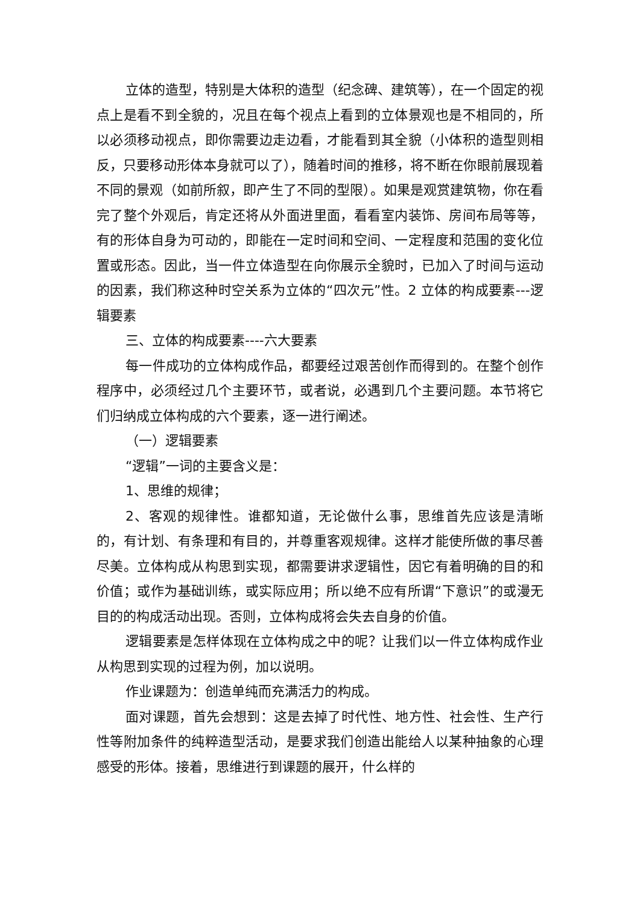立体的造型，特别是大体积的造型（纪念碑、建筑等），在一个固定的视点上是看不到全貌的，况且在每个视点上看到的立体景观也是不相同的，所以必须移动视点，即你需要边走边看，才能看到其全貌（小体积的造型则相反，只要移动形体本身就可以了），随着时间的推移，将不断在你眼前展现着不同的景观（如前所叙，即产生了不同的型限）。如果是观赏建筑物，你在看完了整个外观后，肯定还将从外面进里面，看看室内装饰、房间布局等等，有的形体自身为可动的，即能在一定时间和空间、一定程度和范围的变化位置或形态。因此，当一件立体造型在向你展示全貌时，已加入了时间与运动的因素，我们称这种时空关系为立体的“四次元”性。2 立体的构成要素---逻辑要素
三、立体的构成要素----六大要素
每一件成功的立体构成作品，都要经过艰苦创作而得到的。在整个创作程序中，必须经过几个主要环节，或者说，必遇到几个主要问题。本节将它们归纳成立体构成的六个要素，逐一进行阐述。
（一）逻辑要素
“逻辑”一词的主要含义是：
1、思维的规律；
2、客观的规律性。谁都知道，无论做什么事，思维首先应该是清晰的，有计划、有条理和有目的，并尊重客观规律。这样才能使所做的事尽善尽美。立体构成从构思到实现，都需要讲求逻辑性，因它有着明确的目的和价值；或作为基础训练，或实际应用；所以绝不应有所谓“下意识”的或漫无目的的构成活动出现。否则，立体构成将会失去自身的价值。
逻辑要素是怎样体现在立体构成之中的呢？让我们以一件立体构成作业从构思到实现的过程为例，加以说明。
作业课题为：创造单纯而充满活力的构成。
面对课题，首先会想到：这是去掉了时代性、地方性、社会性、生产行性等附加条件的纯粹造型活动，是要求我们创造出能给人以某种抽象的心理感受的形体。接着，思维进行到课题的展开，什么样的